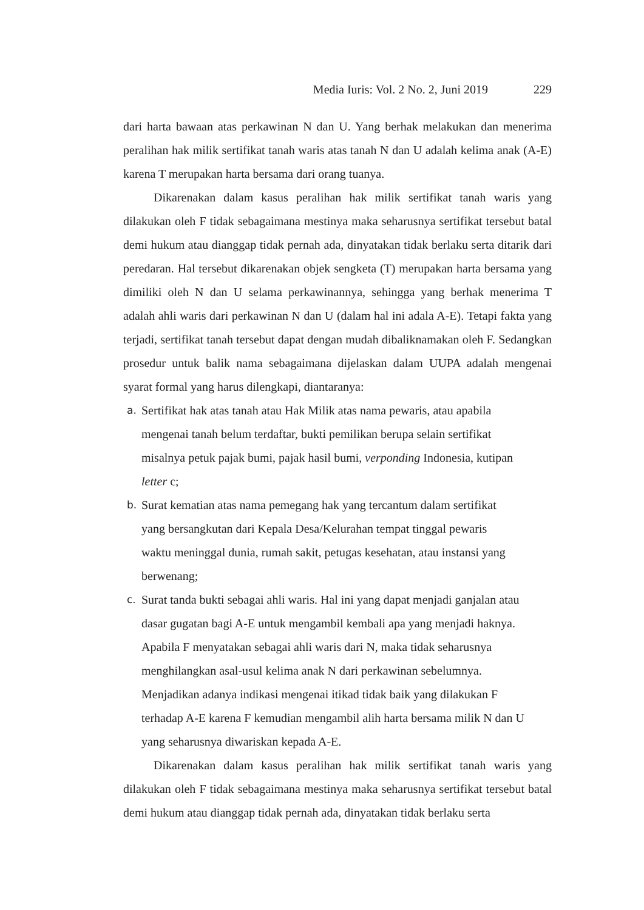Media Iuris: Vol. 2 No. 2, Juni 2019 229
dari harta bawaan atas perkawinan N dan U. Yang berhak melakukan dan menerima peralihan hak milik sertifikat tanah waris atas tanah N dan U adalah kelima anak (A-E) karena T merupakan harta bersama dari orang tuanya.
Dikarenakan dalam kasus peralihan hak milik sertifikat tanah waris yang dilakukan oleh F tidak sebagaimana mestinya maka seharusnya sertifikat tersebut batal demi hukum atau dianggap tidak pernah ada, dinyatakan tidak berlaku serta ditarik dari peredaran. Hal tersebut dikarenakan objek sengketa (T) merupakan harta bersama yang dimiliki oleh N dan U selama perkawinannya, sehingga yang berhak menerima T adalah ahli waris dari perkawinan N dan U (dalam hal ini adala A-E). Tetapi fakta yang terjadi, sertifikat tanah tersebut dapat dengan mudah dibaliknamakan oleh F. Sedangkan prosedur untuk balik nama sebagaimana dijelaskan dalam UUPA adalah mengenai syarat formal yang harus dilengkapi, diantaranya:
a. Sertifikat hak atas tanah atau Hak Milik atas nama pewaris, atau apabila
mengenai tanah belum terdaftar, bukti pemilikan berupa selain sertifikat
misalnya petuk pajak bumi, pajak hasil bumi, verponding Indonesia, kutipan
letter c;
b. Surat kematian atas nama pemegang hak yang tercantum dalam sertifikat
yang bersangkutan dari Kepala Desa/Kelurahan tempat tinggal pewaris
waktu meninggal dunia, rumah sakit, petugas kesehatan, atau instansi yang
berwenang;
c. Surat tanda bukti sebagai ahli waris. Hal ini yang dapat menjadi ganjalan atau
dasar gugatan bagi A-E untuk mengambil kembali apa yang menjadi haknya.
Apabila F menyatakan sebagai ahli waris dari N, maka tidak seharusnya
menghilangkan asal-usul kelima anak N dari perkawinan sebelumnya.
Menjadikan adanya indikasi mengenai itikad tidak baik yang dilakukan F
terhadap A-E karena F kemudian mengambil alih harta bersama milik N dan U
yang seharusnya diwariskan kepada A-E.
Dikarenakan dalam kasus peralihan hak milik sertifikat tanah waris yang dilakukan oleh F tidak sebagaimana mestinya maka seharusnya sertifikat tersebut batal demi hukum atau dianggap tidak pernah ada, dinyatakan tidak berlaku serta